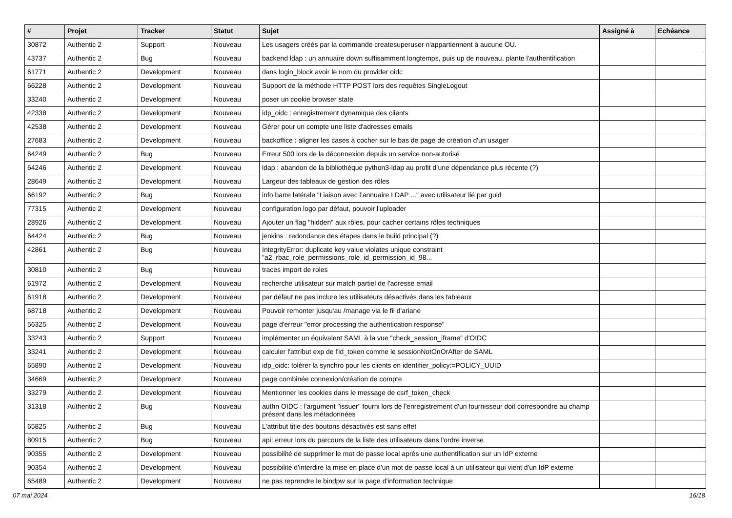| # | Projet | Tracker | Statut | Sujet | Assigné à | Echéance |
| --- | --- | --- | --- | --- | --- | --- |
| 30872 | Authentic 2 | Support | Nouveau | Les usagers créés par la commande createsuperuser n'appartiennent à aucune OU. | | |
| 43737 | Authentic 2 | Bug | Nouveau | backend ldap : un annuaire down suffisamment longtemps, puis up de nouveau, plante l'authentification | | |
| 61771 | Authentic 2 | Development | Nouveau | dans login_block avoir le nom du provider oidc | | |
| 66228 | Authentic 2 | Development | Nouveau | Support de la méthode HTTP POST lors des requêtes SingleLogout | | |
| 33240 | Authentic 2 | Development | Nouveau | poser un cookie browser state | | |
| 42338 | Authentic 2 | Development | Nouveau | idp_oidc : enregistrement dynamique des clients | | |
| 42538 | Authentic 2 | Development | Nouveau | Gérer pour un compte une liste d'adresses emails | | |
| 27683 | Authentic 2 | Development | Nouveau | backoffice : aligner les cases à cocher sur le bas de page de création d'un usager | | |
| 64249 | Authentic 2 | Bug | Nouveau | Erreur 500 lors de la déconnexion depuis un service non-autorisé | | |
| 64246 | Authentic 2 | Development | Nouveau | ldap : abandon de la bibliothèque python3-ldap au profit d’une dépendance plus récente (?) | | |
| 28649 | Authentic 2 | Development | Nouveau | Largeur des tableaux de gestion des rôles | | |
| 66192 | Authentic 2 | Bug | Nouveau | info barre latérale "Liaison avec l’annuaire LDAP ..." avec utilisateur lié par guid | | |
| 77315 | Authentic 2 | Development | Nouveau | configuration logo par défaut, pouvoir l'uploader | | |
| 28926 | Authentic 2 | Development | Nouveau | Ajouter un flag "hidden" aux rôles, pour cacher certains rôles techniques | | |
| 64424 | Authentic 2 | Bug | Nouveau | jenkins : redondance des étapes dans le build principal (?) | | |
| 42861 | Authentic 2 | Bug | Nouveau | IntegrityError: duplicate key value violates unique constraint "a2_rbac_role_permissions_role_id_permission_id_98... | | |
| 30810 | Authentic 2 | Bug | Nouveau | traces import de roles | | |
| 61972 | Authentic 2 | Development | Nouveau | recherche utilisateur sur match partiel de l'adresse email | | |
| 61918 | Authentic 2 | Development | Nouveau | par défaut ne pas inclure les utilisateurs désactivés dans les tableaux | | |
| 68718 | Authentic 2 | Development | Nouveau | Pouvoir remonter jusqu'au /manage via le fil d'ariane | | |
| 56325 | Authentic 2 | Development | Nouveau | page d'erreur "error processing the authentication response" | | |
| 33243 | Authentic 2 | Support | Nouveau | implémenter un équivalent SAML à la vue "check_session_iframe" d'OIDC | | |
| 33241 | Authentic 2 | Development | Nouveau | calculer l'attribut exp de l'id_token comme le sessionNotOnOrAfter de SAML | | |
| 65890 | Authentic 2 | Development | Nouveau | idp_oidc: tolérer la synchro pour les clients en identifier_policy:=POLICY_UUID | | |
| 34669 | Authentic 2 | Development | Nouveau | page combinée connexion/création de compte | | |
| 33279 | Authentic 2 | Development | Nouveau | Mentionner les cookies dans le message de csrf_token_check | | |
| 31318 | Authentic 2 | Bug | Nouveau | authn OIDC : l'argument "issuer" fourni lors de l'enregistrement d'un fournisseur doit correspondre au champ présent dans les métadonnées | | |
| 65825 | Authentic 2 | Bug | Nouveau | L'attribut title des boutons désactivés est sans effet | | |
| 80915 | Authentic 2 | Bug | Nouveau | api: erreur lors du parcours de la liste des utilisateurs dans l'ordre inverse | | |
| 90355 | Authentic 2 | Development | Nouveau | possibilité de supprimer le mot de passe local après une authentification sur un IdP externe | | |
| 90354 | Authentic 2 | Development | Nouveau | possibilité d'interdire la mise en place d'un mot de passe local à un utilisateur qui vient d'un IdP externe | | |
| 65489 | Authentic 2 | Development | Nouveau | ne pas reprendre le bindpw sur la page d'information technique | | |
07 mai 2024 16/18